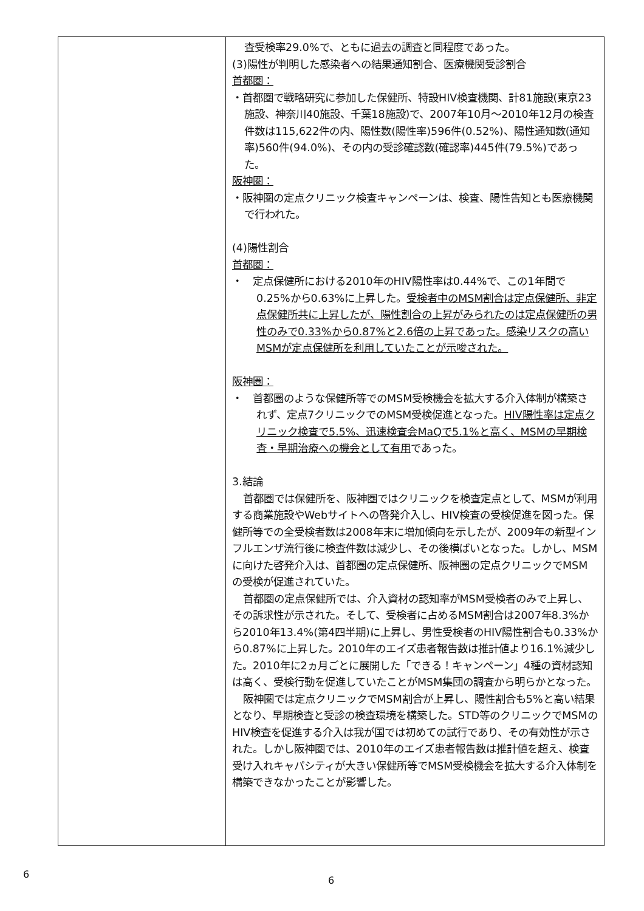| | 査受検率29.0%で、ともに過去の調査と同程度であった。 (3)陽性が判明した感染者への結果通知割合、医療機関受診割合 首都圏： ・首都圏で戦略研究に参加した保健所、特設HIV検査機関、計81施設(東京23施設、神奈川40施設、千葉18施設)で、2007年10月～2010年12月の検査件数は115,622件の内、陽性数(陽性率)596件(0.52%)、陽性通知数(通知率)560件(94.0%)、その内の受診確認数(確認率)445件(79.5%)であった。 阪神圏： ・阪神圏の定点クリニック検査キャンペーンは、検査、陽性告知とも医療機関で行われた。 (4)陽性割合 首都圏： ・ 定点保健所における2010年のHIV陽性率は0.44%で、この1年間で0.25%から0.63%に上昇した。 受検者中のMSM割合は定点保健所、非定点保健所共に上昇したが、陽性割合の上昇がみられたのは定点保健所の男性のみで0.33%から0.87%と2.6倍の上昇であった。感染リスクの高いMSMが定点保健所を利用していたことが示唆された。 阪神圏： ・ 首都圏のような保健所等でのMSM受検機会を拡大する介入体制が構築されず、定点7クリニックでのMSM受検促進となった。 HIV陽性率は定点クリニック検査で5.5%、迅速検査会MaQで5.1%と高く、MSMの早期検査・早期治療への機会として有用 であった。 3.結論 首都圏では保健所を、阪神圏ではクリニックを検査定点として、MSMが利用する商業施設やWebサイトへの啓発介入し、HIV検査の受検促進を図った。保健所等での全受検者数は2008年末に増加傾向を示したが、2009年の新型インフルエンザ流行後に検査件数は減少し、その後横ばいとなった。しかし、MSMに向けた啓発介入は、首都圏の定点保健所、阪神圏の定点クリニックでMSMの受検が促進されていた。 首都圏の定点保健所では、介入資材の認知率がMSM受検者のみで上昇し、その訴求性が示された。そして、受検者に占めるMSM割合は2007年8.3%から2010年13.4%(第4四半期)に上昇し、男性受検者のHIV陽性割合も0.33%から0.87%に上昇した。2010年のエイズ患者報告数は推計値より16.1%減少した。2010年に2ヵ月ごとに展開した「できる！キャンペーン」4種の資材認知は高く、受検行動を促進していたことがMSM集団の調査から明らかとなった。 阪神圏では定点クリニックでMSM割合が上昇し、陽性割合も5%と高い結果となり、早期検査と受診の検査環境を構築した。STD等のクリニックでMSMのHIV検査を促進する介入は我が国では初めての試行であり、その有効性が示された。しかし阪神圏では、2010年のエイズ患者報告数は推計値を超え、検査受け入れキャパシティが大きい保健所等でMSM受検機会を拡大する介入体制を構築できなかったことが影響した。 |
6
6